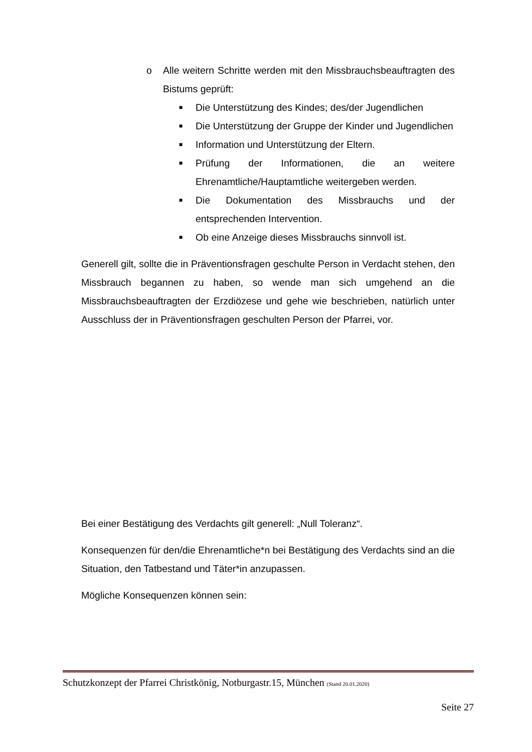o Alle weitern Schritte werden mit den Missbrauchsbeauftragten des Bistums geprüft:
■
Die Unterstützung des Kindes; des/der Jugendlichen
■
Die Unterstützung der Gruppe der Kinder und Jugendlichen
■
Information und Unterstützung der Eltern.
■
Prüfung der Informationen, die an weitere Ehrenamtliche/Hauptamtliche weitergeben werden.
■
Die Dokumentation des Missbrauchs und der entsprechenden Intervention.
■
Ob eine Anzeige dieses Missbrauchs sinnvoll ist.
Generell gilt, sollte die in Präventionsfragen geschulte Person in Verdacht stehen, den Missbrauch begannen zu haben, so wende man sich umgehend an die Missbrauchsbeauftragten der Erzdiözese und gehe wie beschrieben, natürlich unter Ausschluss der in Präventionsfragen geschulten Person der Pfarrei, vor.
Bei einer Bestätigung des Verdachts gilt generell: „Null Toleranz“.
Konsequenzen für den/die Ehrenamtliche*n bei Bestätigung des Verdachts sind an die Situation, den Tatbestand und Täter*in anzupassen.
Mögliche Konsequenzen können sein:
Schutzkonzept der Pfarrei Christkönig, Notburgastr.15, München (Stand 20.01.2020)
Seite 27